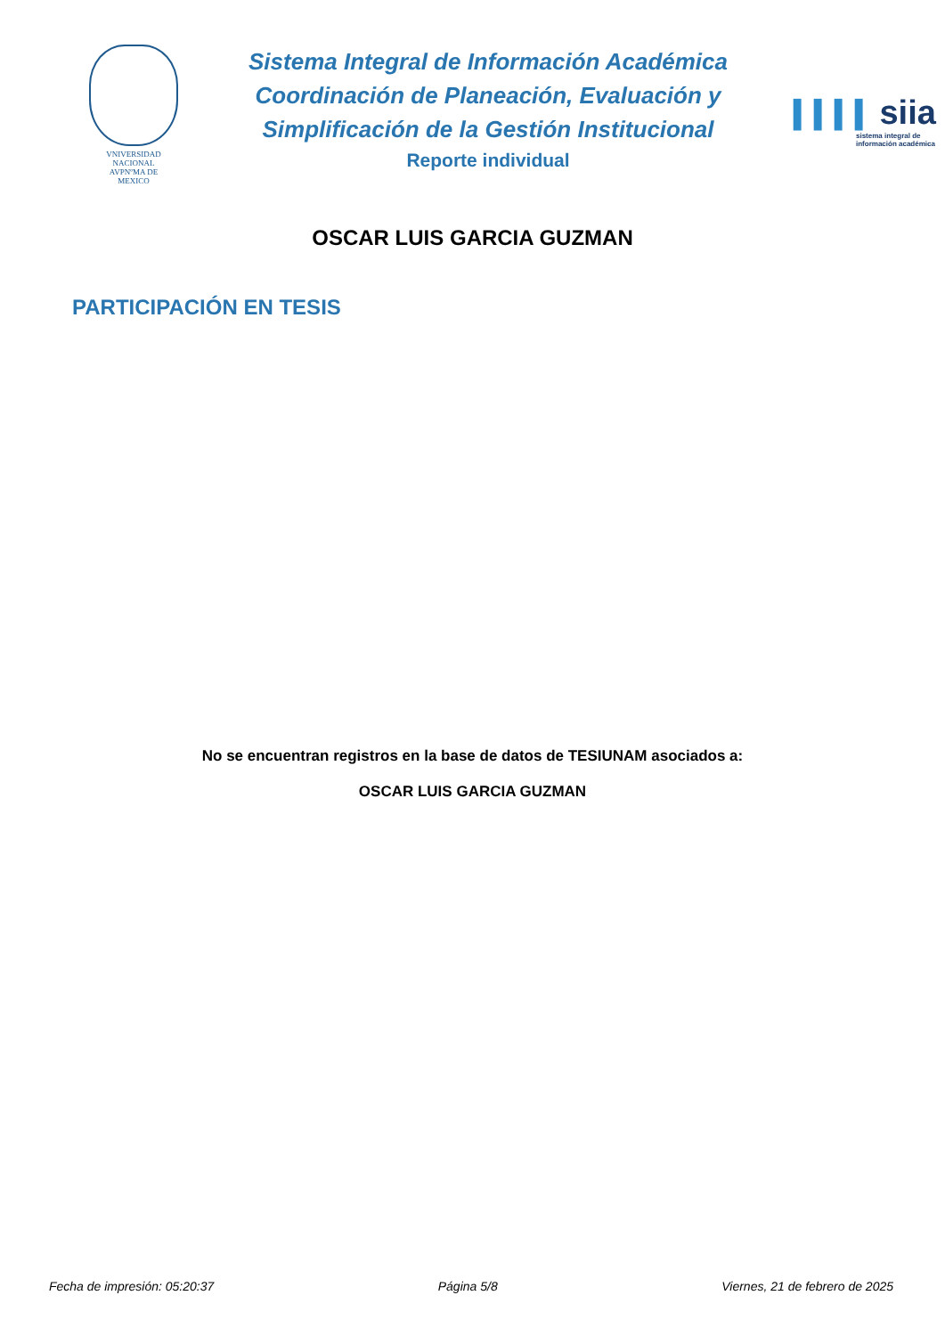VNIVERSIDAD NACIONAL
AVPNºMA DE
MEXICO
Sistema Integral de Información Académica
Coordinación de Planeación, Evaluación y
Simplificación de la Gestión Institucional
Reporte individual
▍▍▍▍ siia
sistema integral de
información académica
OSCAR LUIS GARCIA GUZMAN
PARTICIPACIÓN EN TESIS
No se encuentran registros en la base de datos de TESIUNAM asociados a:
OSCAR LUIS GARCIA GUZMAN
Fecha de impresión: 05:20:37 Página 5/8 Viernes, 21 de febrero de 2025